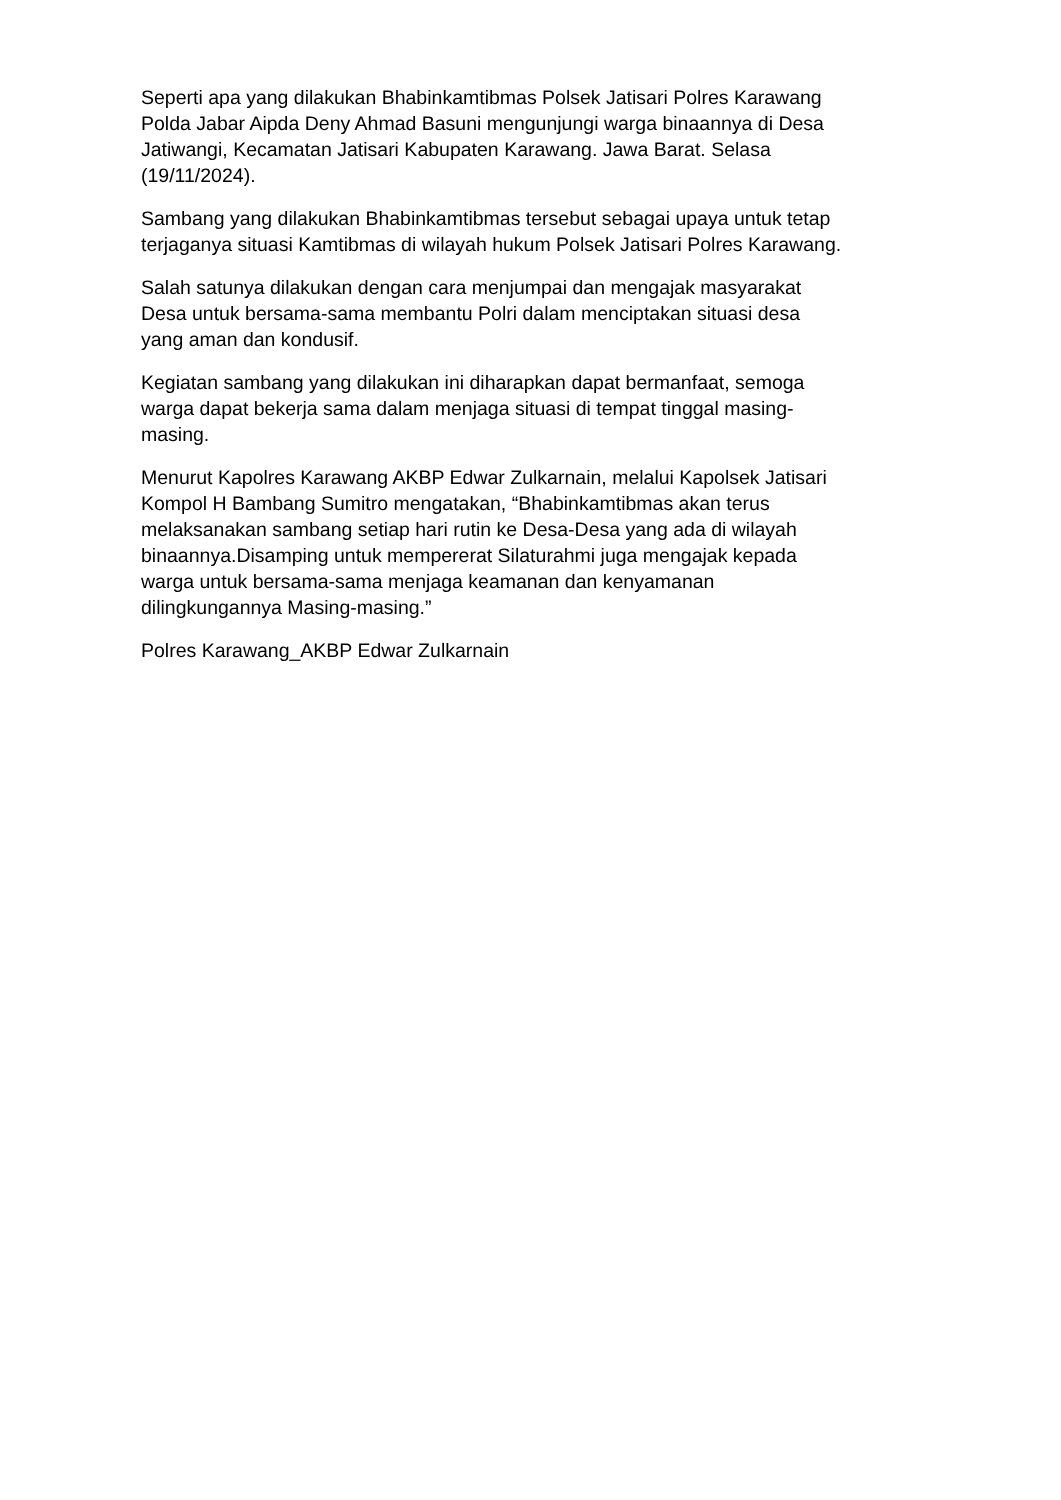Seperti apa yang dilakukan Bhabinkamtibmas Polsek Jatisari Polres Karawang
Polda Jabar Aipda Deny Ahmad Basuni mengunjungi warga binaannya di Desa
Jatiwangi, Kecamatan Jatisari Kabupaten Karawang. Jawa Barat. Selasa
(19/11/2024).
Sambang yang dilakukan Bhabinkamtibmas tersebut sebagai upaya untuk tetap
terjaganya situasi Kamtibmas di wilayah hukum Polsek Jatisari Polres Karawang.
Salah satunya dilakukan dengan cara menjumpai dan mengajak masyarakat
Desa untuk bersama-sama membantu Polri dalam menciptakan situasi desa
yang aman dan kondusif.
Kegiatan sambang yang dilakukan ini diharapkan dapat bermanfaat, semoga
warga dapat bekerja sama dalam menjaga situasi di tempat tinggal masing-
masing.
Menurut Kapolres Karawang AKBP Edwar Zulkarnain, melalui Kapolsek Jatisari
Kompol H Bambang Sumitro mengatakan, “Bhabinkamtibmas akan terus
melaksanakan sambang setiap hari rutin ke Desa-Desa yang ada di wilayah
binaannya.Disamping untuk mempererat Silaturahmi juga mengajak kepada
warga untuk bersama-sama menjaga keamanan dan kenyamanan
dilingkungannya Masing-masing.”
Polres Karawang_AKBP Edwar Zulkarnain